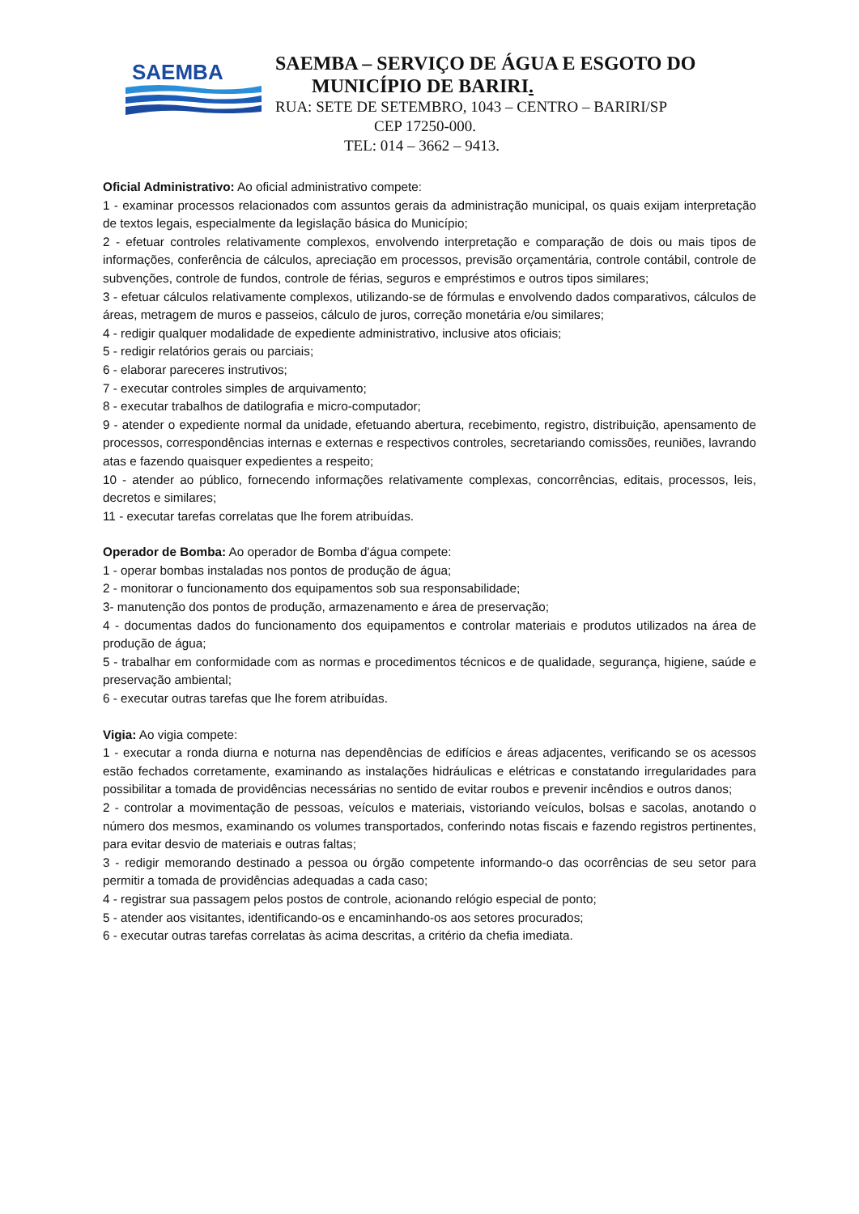SAEMBA
SAEMBA – SERVIÇO DE ÁGUA E ESGOTO DO
MUNICÍPIO DE BARIRI.
RUA: SETE DE SETEMBRO, 1043 – CENTRO – BARIRI/SP
CEP 17250-000.
TEL: 014 – 3662 – 9413.
Oficial Administrativo: Ao oficial administrativo compete:
1 - examinar processos relacionados com assuntos gerais da administração municipal, os quais exijam interpretação de textos legais, especialmente da legislação básica do Município;
2 - efetuar controles relativamente complexos, envolvendo interpretação e comparação de dois ou mais tipos de informações, conferência de cálculos, apreciação em processos, previsão orçamentária, controle contábil, controle de subvenções, controle de fundos, controle de férias, seguros e empréstimos e outros tipos similares;
3 - efetuar cálculos relativamente complexos, utilizando-se de fórmulas e envolvendo dados comparativos, cálculos de áreas, metragem de muros e passeios, cálculo de juros, correção monetária e/ou similares;
4 - redigir qualquer modalidade de expediente administrativo, inclusive atos oficiais;
5 - redigir relatórios gerais ou parciais;
6 - elaborar pareceres instrutivos;
7 - executar controles simples de arquivamento;
8 - executar trabalhos de datilografia e micro-computador;
9 - atender o expediente normal da unidade, efetuando abertura, recebimento, registro, distribuição, apensamento de processos, correspondências internas e externas e respectivos controles, secretariando comissões, reuniões, lavrando atas e fazendo quaisquer expedientes a respeito;
10 - atender ao público, fornecendo informações relativamente complexas, concorrências, editais, processos, leis, decretos e similares;
11 - executar tarefas correlatas que lhe forem atribuídas.
Operador de Bomba: Ao operador de Bomba d'água compete:
1 - operar bombas instaladas nos pontos de produção de água;
2 - monitorar o funcionamento dos equipamentos sob sua responsabilidade;
3- manutenção dos pontos de produção, armazenamento e área de preservação;
4 - documentas dados do funcionamento dos equipamentos e controlar materiais e produtos utilizados na área de produção de água;
5 - trabalhar em conformidade com as normas e procedimentos técnicos e de qualidade, segurança, higiene, saúde e preservação ambiental;
6 - executar outras tarefas que lhe forem atribuídas.
Vigia: Ao vigia compete:
1 - executar a ronda diurna e noturna nas dependências de edifícios e áreas adjacentes, verificando se os acessos estão fechados corretamente, examinando as instalações hidráulicas e elétricas e constatando irregularidades para possibilitar a tomada de providências necessárias no sentido de evitar roubos e prevenir incêndios e outros danos;
2 - controlar a movimentação de pessoas, veículos e materiais, vistoriando veículos, bolsas e sacolas, anotando o número dos mesmos, examinando os volumes transportados, conferindo notas fiscais e fazendo registros pertinentes, para evitar desvio de materiais e outras faltas;
3 - redigir memorando destinado a pessoa ou órgão competente informando-o das ocorrências de seu setor para permitir a tomada de providências adequadas a cada caso;
4 - registrar sua passagem pelos postos de controle, acionando relógio especial de ponto;
5 - atender aos visitantes, identificando-os e encaminhando-os aos setores procurados;
6 - executar outras tarefas correlatas às acima descritas, a critério da chefia imediata.